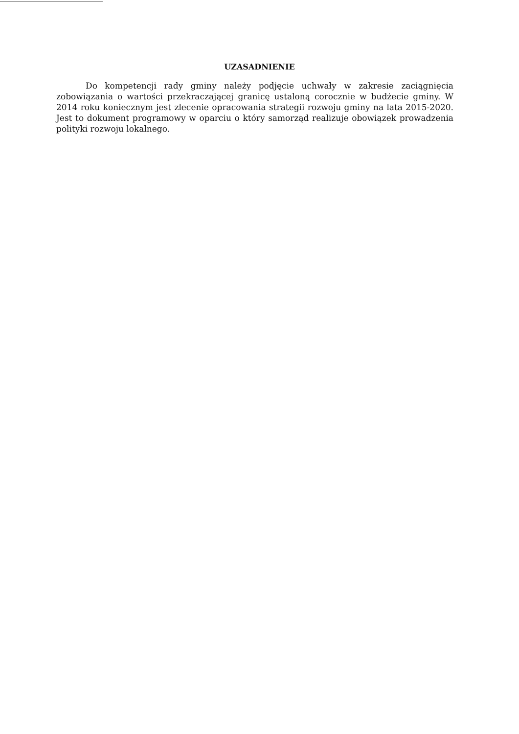UZASADNIENIE
Do kompetencji rady gminy należy podjęcie uchwały w zakresie zaciągnięcia zobowiązania o wartości przekraczającej granicę ustaloną corocznie w budżecie gminy. W 2014 roku koniecznym jest zlecenie opracowania strategii rozwoju gminy na lata 2015-2020. Jest to dokument programowy w oparciu o który samorząd realizuje obowiązek prowadzenia polityki rozwoju lokalnego.